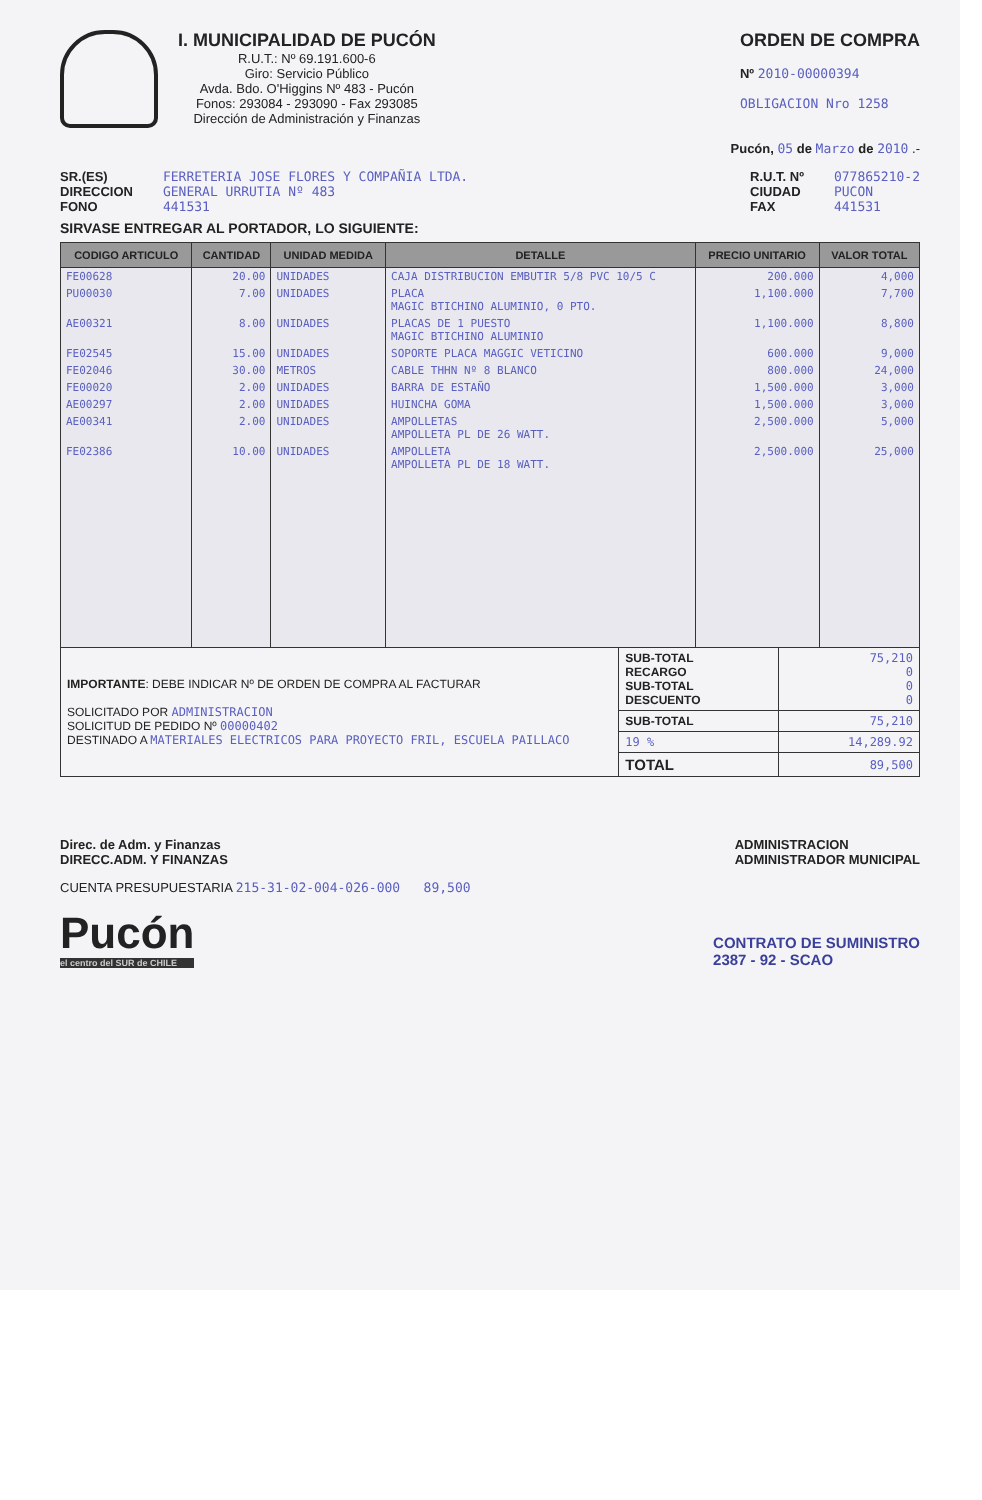I. MUNICIPALIDAD DE PUCÓN
R.U.T.: Nº 69.191.600-6
Giro: Servicio Público
Avda. Bdo. O'Higgins Nº 483 - Pucón
Fonos: 293084 - 293090 - Fax 293085
Dirección de Administración y Finanzas
ORDEN DE COMPRA
Nº 2010-00000394
OBLIGACION Nro 1258
Pucón, 05 de Marzo de 2010 .-
SR.(ES)
DIRECCION
FONO
FERRETERIA JOSE FLORES Y COMPAÑIA LTDA.
GENERAL URRUTIA Nº 483
441531
R.U.T. Nº
CIUDAD
FAX
077865210-2
PUCON
441531
SIRVASE ENTREGAR AL PORTADOR, LO SIGUIENTE:
| CODIGO ARTICULO | CANTIDAD | UNIDAD MEDIDA | DETALLE | PRECIO UNITARIO | VALOR TOTAL |
| --- | --- | --- | --- | --- | --- |
| FE00628 | 20.00 | UNIDADES | CAJA DISTRIBUCION EMBUTIR 5/8 PVC 10/5 C | 200.000 | 4,000 |
| PU00030 | 7.00 | UNIDADES | PLACA MAGIC BTICHINO ALUMINIO, 0 PTO. | 1,100.000 | 7,700 |
| AE00321 | 8.00 | UNIDADES | PLACAS DE 1 PUESTO MAGIC BTICHINO ALUMINIO | 1,100.000 | 8,800 |
| FE02545 | 15.00 | UNIDADES | SOPORTE PLACA MAGGIC VETICINO | 600.000 | 9,000 |
| FE02046 | 30.00 | METROS | CABLE THHN Nº 8 BLANCO | 800.000 | 24,000 |
| FE00020 | 2.00 | UNIDADES | BARRA DE ESTAÑO | 1,500.000 | 3,000 |
| AE00297 | 2.00 | UNIDADES | HUINCHA GOMA | 1,500.000 | 3,000 |
| AE00341 | 2.00 | UNIDADES | AMPOLLETAS AMPOLLETA PL DE 26 WATT. | 2,500.000 | 5,000 |
| FE02386 | 10.00 | UNIDADES | AMPOLLETA AMPOLLETA PL DE 18 WATT. | 2,500.000 | 25,000 |
| IMPORTANTE : DEBE INDICAR Nº DE ORDEN DE COMPRA AL FACTURAR SOLICITADO POR ADMINISTRACION SOLICITUD DE PEDIDO Nº 00000402 DESTINADO A MATERIALES ELECTRICOS PARA PROYECTO FRIL, ESCUELA PAILLACO | SUB-TOTAL RECARGO SUB-TOTAL DESCUENTO | 75,210 0 0 0 |
| | SUB-TOTAL | 75,210 |
| | 19 % | 14,289.92 |
| | TOTAL | 89,500 |
Direc. de Adm. y Finanzas
DIRECC.ADM. Y FINANZAS
ADMINISTRACION
ADMINISTRADOR MUNICIPAL
CUENTA PRESUPUESTARIA 215-31-02-004-026-000 89,500
Pucón
el centro del SUR de CHILE
CONTRATO DE SUMINISTRO
2387 - 92 - SCAO